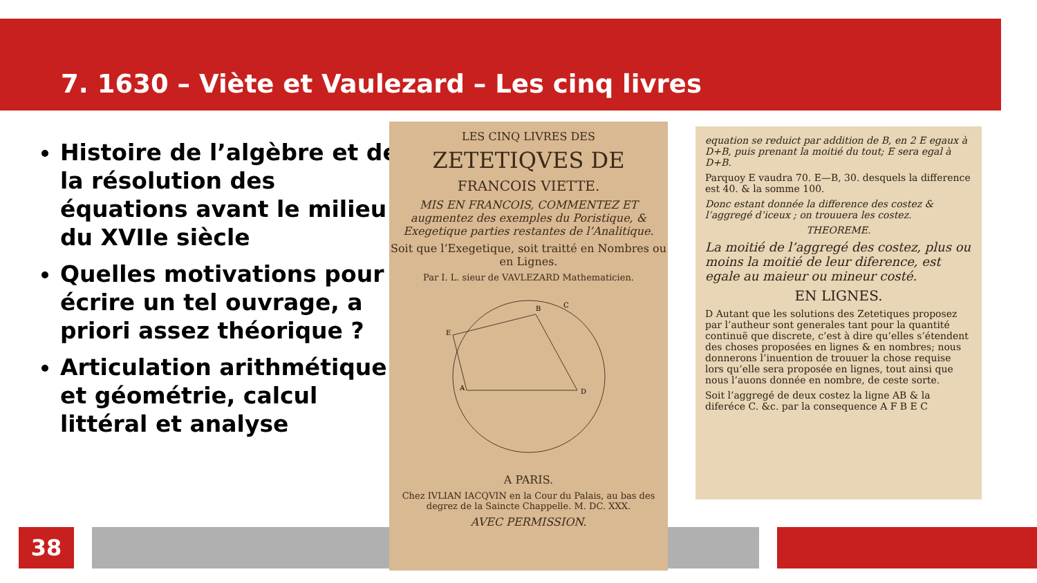7. 1630 – Viète et Vaulezard – Les cinq livres
Histoire de l’algèbre et de la résolution des équations avant le milieu du XVIIe siècle
Quelles motivations pour écrire un tel ouvrage, a priori assez théorique ?
Articulation arithmétique et géométrie, calcul littéral et analyse
38
LES CINQ LIVRES DES
ZETETIQVES DE
FRANCOIS VIETTE.
MIS EN FRANCOIS, COMMENTEZ ET augmentez des exemples du Poristique, & Exegetique parties restantes de l’Analitique.
Soit que l’Exegetique, soit traitté en Nombres ou en Lignes.
Par I. L. sieur de VAVLEZARD Mathematicien.
A
B
D
E
C
A PARIS.
Chez IVLIAN IACQVIN en la Cour du Palais, au bas des degrez de la Saincte Chappelle. M. DC. XXX.
AVEC PERMISSION.
equation se reduict par addition de B, en 2 E egaux à D+B, puis prenant la moitié du tout; E sera egal à D+B.
Parquoy E vaudra 70. E—B, 30. desquels la difference est 40. & la somme 100.
Donc estant donnée la difference des costez & l’aggregé d’iceux ; on trouuera les costez.
THEOREME.
La moitié de l’aggregé des costez, plus ou moins la moitié de leur diference, est egale au maieur ou mineur costé.
EN LIGNES.
D Autant que les solutions des Zetetiques proposez par l’autheur sont generales tant pour la quantité continuë que discrete, c’est à dire qu’elles s’étendent des choses proposées en lignes & en nombres; nous donnerons l’inuention de trouuer la chose requise lors qu’elle sera proposée en lignes, tout ainsi que nous l’auons donnée en nombre, de ceste sorte.
Soit l’aggregé de deux costez la ligne AB & la diferéce C. &c. par la consequence A F B E C